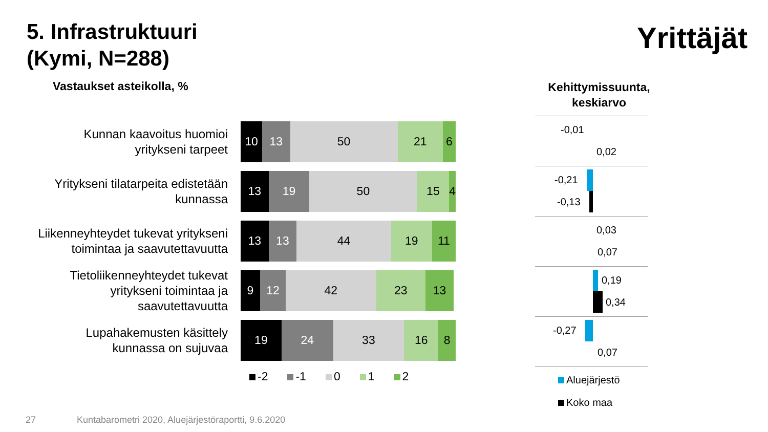5. Infrastruktuuri
(Kymi, N=288)
Yrittäjät
Vastaukset asteikolla, %
Kehittymissuunta, keskiarvo
Kunnan kaavoitus huomioi yritykseni tarpeet
10 13 50 21 6
Yritykseni tilatarpeita edistetään kunnassa
13 19 50 15 4
Liikenneyhteydet tukevat yritykseni toimintaa ja saavutettavuutta
13 13 44 19 11
Tietoliikenneyhteydet tukevat yritykseni toimintaa ja saavutettavuutta
9 12 42 23 13
Lupahakemusten käsittely kunnassa on sujuvaa
19 24 33 16 8
-2 -1 0 1 2
-0,01
0,02
-0,21
-0,13
0,03
0,07
0,19
0,34
-0,27
0,07
Aluejärjestö
Koko maa
27
Kuntabarometri 2020, Aluejärjestöraportti, 9.6.2020